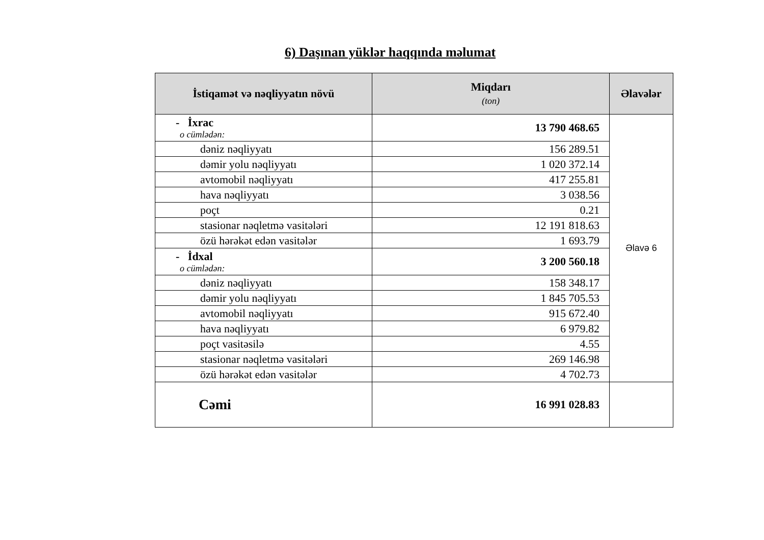6) Daşınan yüklər haqqında məlumat
| İstiqamət və nəqliyyatın növü | Miqdarı (ton) | Əlavələr |
| --- | --- | --- |
| - İxrac o cümlədən: | 13 790 468.65 | Əlavə 6 |
| dəniz nəqliyyatı | 156 289.51 | |
| dəmir yolu nəqliyyatı | 1 020 372.14 | |
| avtomobil nəqliyyatı | 417 255.81 | |
| hava nəqliyyatı | 3 038.56 | |
| poçt | 0.21 | |
| stasionar nəqletmə vasitələri | 12 191 818.63 | |
| özü hərəkət edən vasitələr | 1 693.79 | |
| - İdxal o cümlədən: | 3 200 560.18 | |
| dəniz nəqliyyatı | 158 348.17 | |
| dəmir yolu nəqliyyatı | 1 845 705.53 | |
| avtomobil nəqliyyatı | 915 672.40 | |
| hava nəqliyyatı | 6 979.82 | |
| poçt vasitəsilə | 4.55 | |
| stasionar nəqletmə vasitələri | 269 146.98 | |
| özü hərəkət edən vasitələr | 4 702.73 | |
| Cəmi | 16 991 028.83 | |